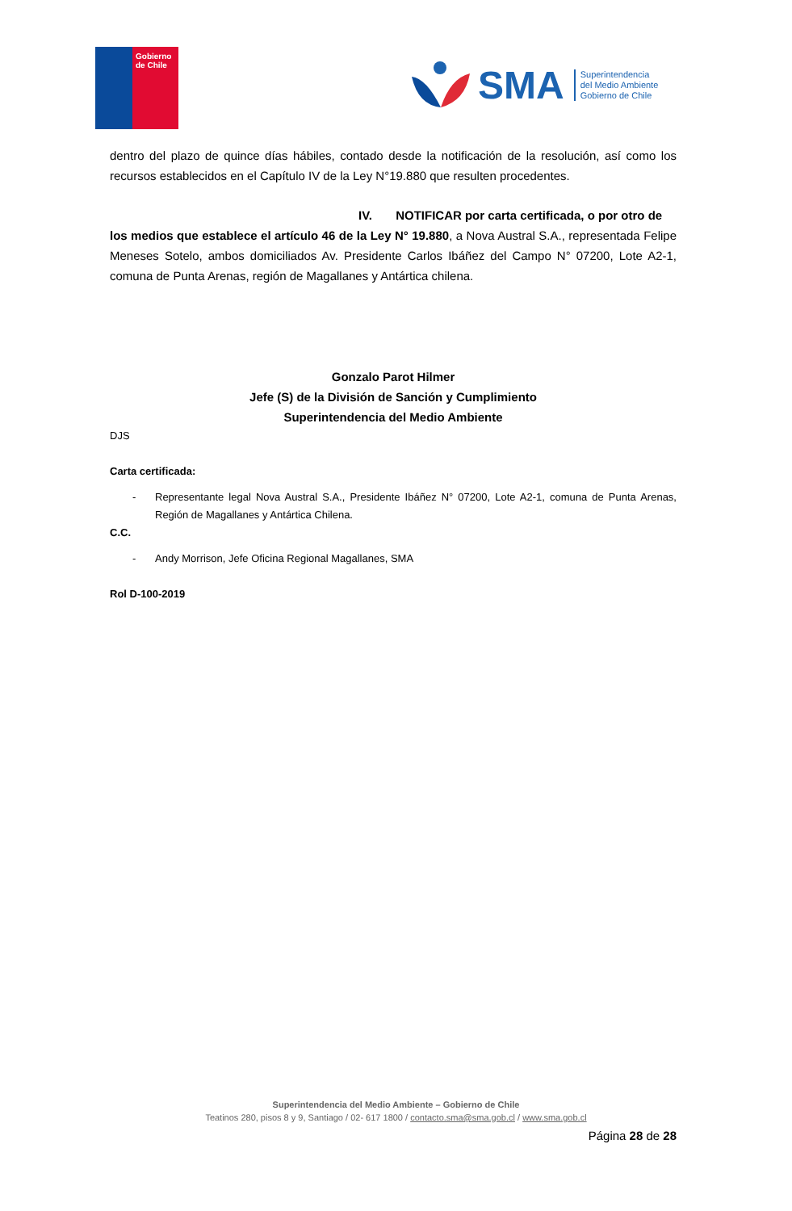Gobierno
de Chile
SMA
Superintendencia
del Medio Ambiente
Gobierno de Chile
dentro del plazo de quince días hábiles, contado desde la notificación de la resolución, así como los recursos establecidos en el Capítulo IV de la Ley N°19.880 que resulten procedentes.
IV. NOTIFICAR por carta certificada, o por otro de
los medios que establece el artículo 46 de la Ley N° 19.880, a Nova Austral S.A., representada Felipe Meneses Sotelo, ambos domiciliados Av. Presidente Carlos Ibáñez del Campo N° 07200, Lote A2-1, comuna de Punta Arenas, región de Magallanes y Antártica chilena.
Gonzalo Parot Hilmer
Jefe (S) de la División de Sanción y Cumplimiento
Superintendencia del Medio Ambiente
DJS
Carta certificada:
- Representante legal Nova Austral S.A., Presidente Ibáñez N° 07200, Lote A2-1, comuna de Punta Arenas, Región de Magallanes y Antártica Chilena.
C.C.
- Andy Morrison, Jefe Oficina Regional Magallanes, SMA
Rol D-100-2019
Superintendencia del Medio Ambiente – Gobierno de Chile
Teatinos 280, pisos 8 y 9, Santiago / 02- 617 1800 / contacto.sma@sma.gob.cl / www.sma.gob.cl
Página 28 de 28